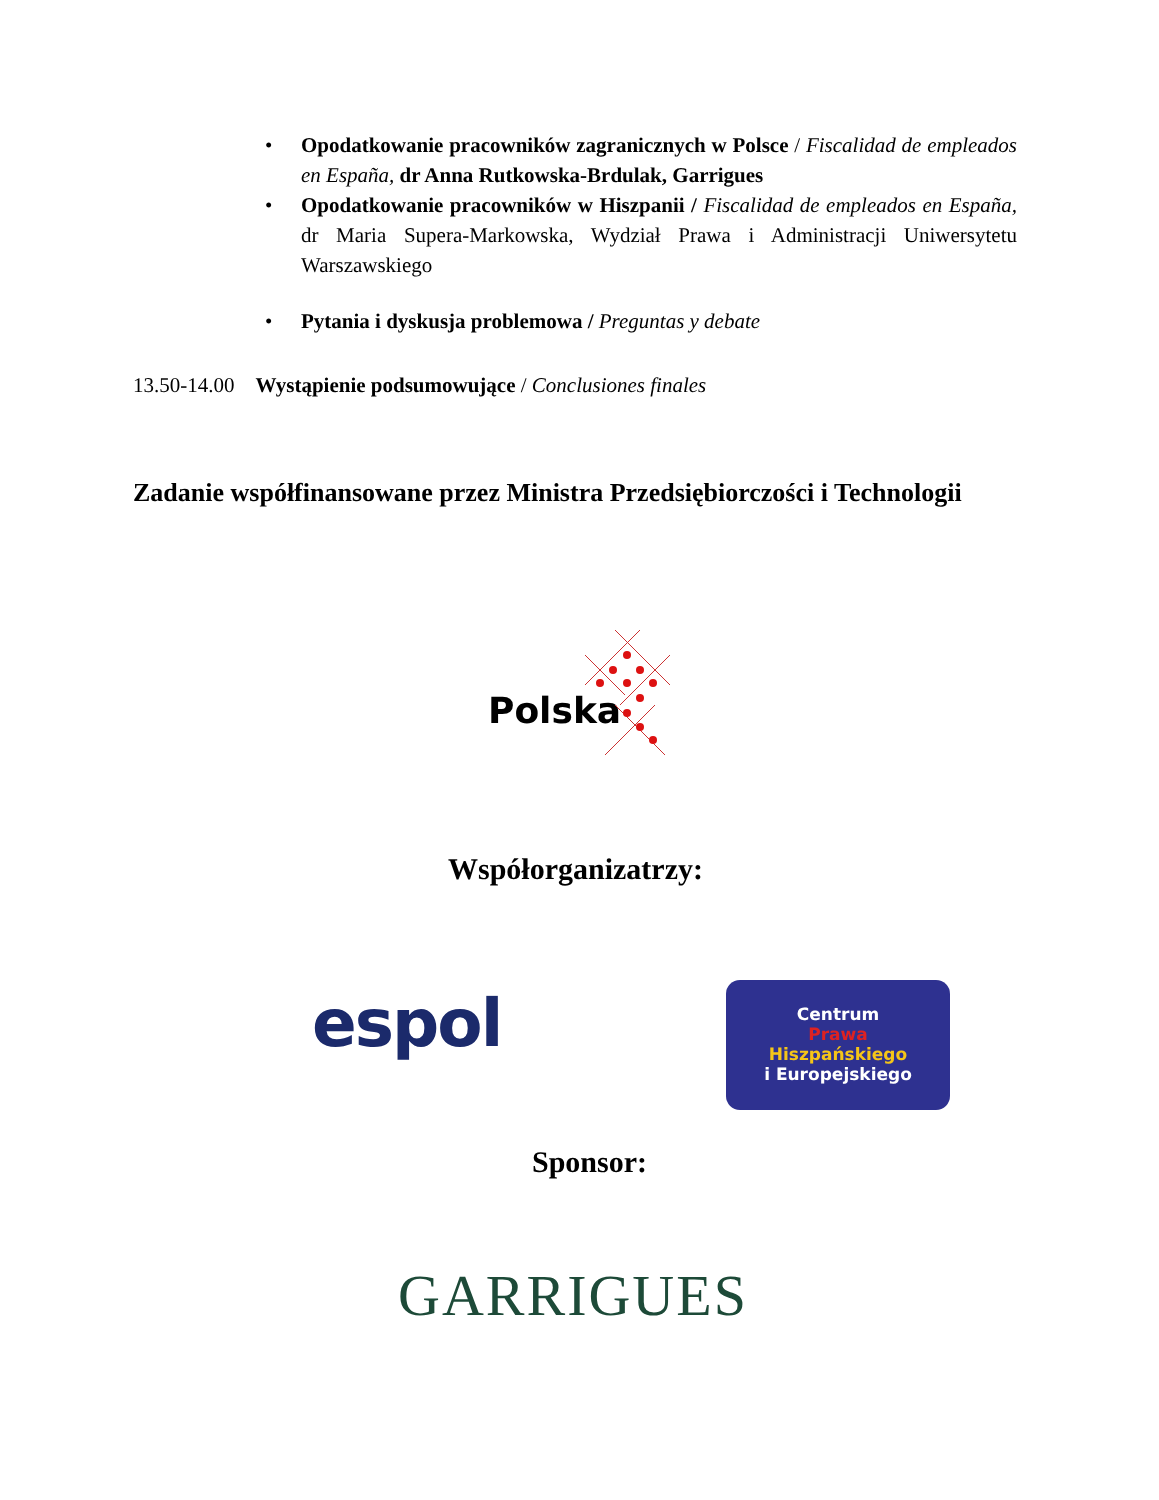• Opodatkowanie pracowników zagranicznych w Polsce / Fiscalidad de empleados en España, dr Anna Rutkowska-Brdulak, Garrigues
• Opodatkowanie pracowników w Hiszpanii / Fiscalidad de empleados en España, dr Maria Supera-Markowska, Wydział Prawa i Administracji Uniwersytetu Warszawskiego
• Pytania i dyskusja problemowa / Preguntas y debate
13.50-14.00 Wystąpienie podsumowujące / Conclusiones finales
Zadanie współfinansowane przez Ministra Przedsiębiorczości i Technologii
Polska
Współorganizatrzy:
espol
Centrum
Prawa
Hiszpańskiego
i Europejskiego
Sponsor:
GARRIGUES